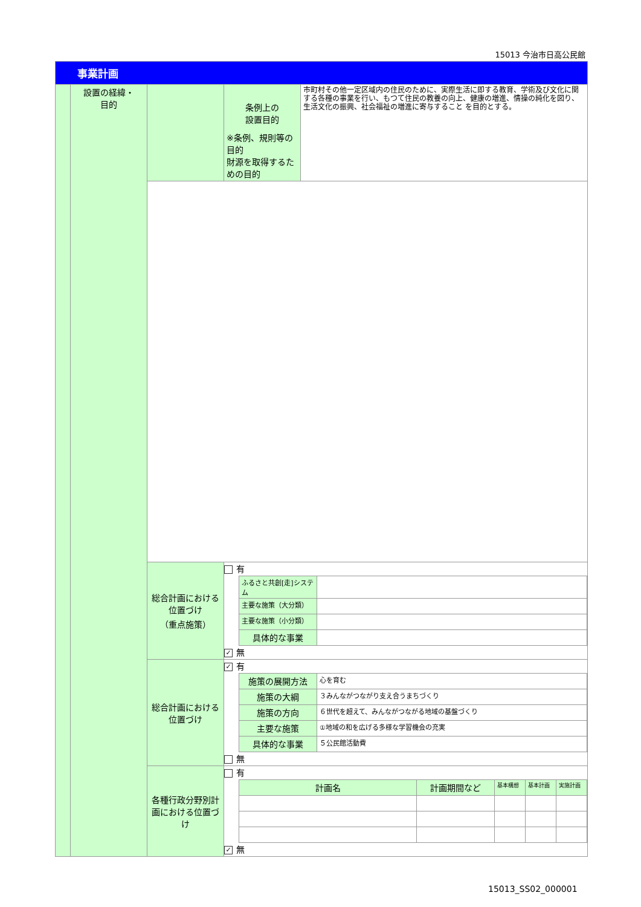15013 今治市日高公民館
| 事業計画 | | | | |
| | 設置の経緯・ 目的 | | 条例上の 設置目的 ※条例、規則等の目的 財源を取得するための目的 | 市町村その他一定区域内の住民のために、実際生活に即する教育、学術及び文化に関する各種の事業を行い、もつて住民の教養の向上、健康の増進、情操の純化を図り、生活文化の振興、社会福祉の増進に寄与すること を目的とする。 |
| | | 総合計画における位置づけ （重点施策） | 有 / ふるさと共創[走]システム / / / 主要な施策（大分類） / / / 主要な施策（小分類） / / / 具体的な事業 / / ✓ 無 | |
| | | 総合計画における位置づけ | ✓ 有 / 施策の展開方法 / 心を育む / / 施策の大綱 / ３みんながつながり支え合うまちづくり / / 施策の方向 / ６世代を超えて、みんながつながる地域の基盤づくり / / 主要な施策 / ①地域の和を広げる多様な学習機会の充実 / / 具体的な事業 / ５公民館活動費 / 無 | |
| | | 各種行政分野別計画における位置づけ | 有 / 計画名 / 計画期間など / 基本構想 / 基本計画 / 実施計画 / ✓ 無 | |
15013_SS02_000001